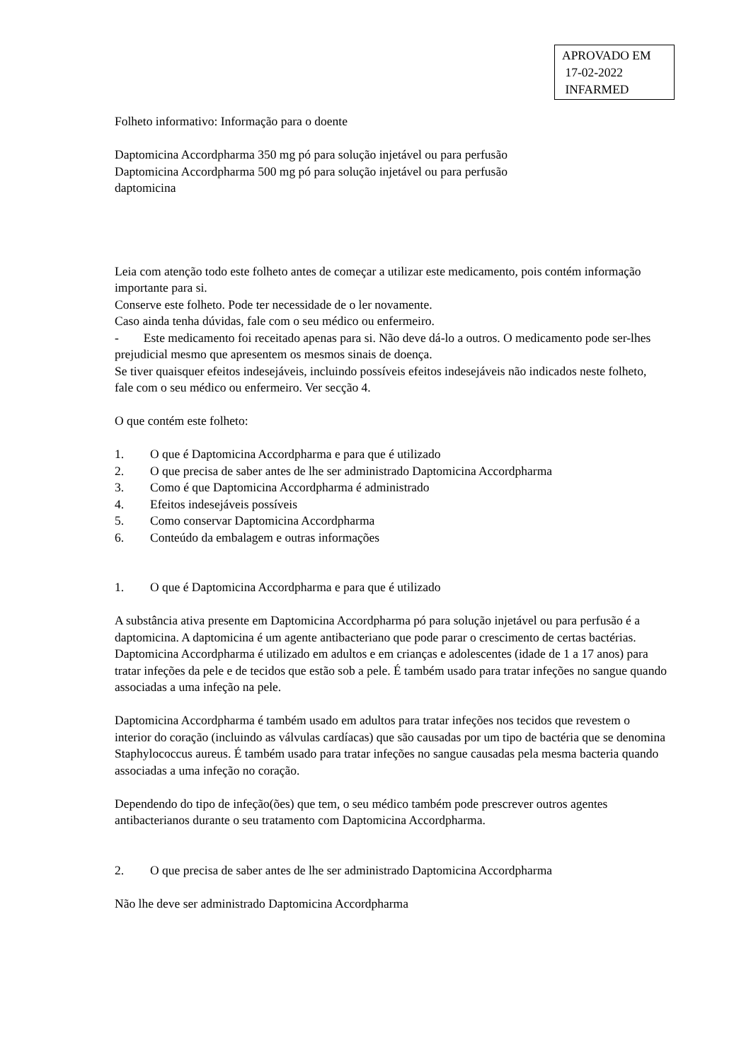APROVADO EM
17-02-2022
INFARMED
Folheto informativo: Informação para o doente
Daptomicina Accordpharma 350 mg pó para solução injetável ou para perfusão
Daptomicina Accordpharma 500 mg pó para solução injetável ou para perfusão
daptomicina
Leia com atenção todo este folheto antes de começar a utilizar este medicamento, pois contém informação importante para si.
Conserve este folheto. Pode ter necessidade de o ler novamente.
Caso ainda tenha dúvidas, fale com o seu médico ou enfermeiro.
- Este medicamento foi receitado apenas para si. Não deve dá-lo a outros. O medicamento pode ser-lhes prejudicial mesmo que apresentem os mesmos sinais de doença.
Se tiver quaisquer efeitos indesejáveis, incluindo possíveis efeitos indesejáveis não indicados neste folheto, fale com o seu médico ou enfermeiro. Ver secção 4.
O que contém este folheto:
1. O que é Daptomicina Accordpharma e para que é utilizado
2. O que precisa de saber antes de lhe ser administrado Daptomicina Accordpharma
3. Como é que Daptomicina Accordpharma é administrado
4. Efeitos indesejáveis possíveis
5. Como conservar Daptomicina Accordpharma
6. Conteúdo da embalagem e outras informações
1. O que é Daptomicina Accordpharma e para que é utilizado
A substância ativa presente em Daptomicina Accordpharma pó para solução injetável ou para perfusão é a daptomicina. A daptomicina é um agente antibacteriano que pode parar o crescimento de certas bactérias. Daptomicina Accordpharma é utilizado em adultos e em crianças e adolescentes (idade de 1 a 17 anos) para tratar infeções da pele e de tecidos que estão sob a pele. É também usado para tratar infeções no sangue quando associadas a uma infeção na pele.
Daptomicina Accordpharma é também usado em adultos para tratar infeções nos tecidos que revestem o interior do coração (incluindo as válvulas cardíacas) que são causadas por um tipo de bactéria que se denomina Staphylococcus aureus. É também usado para tratar infeções no sangue causadas pela mesma bacteria quando associadas a uma infeção no coração.
Dependendo do tipo de infeção(ões) que tem, o seu médico também pode prescrever outros agentes antibacterianos durante o seu tratamento com Daptomicina Accordpharma.
2. O que precisa de saber antes de lhe ser administrado Daptomicina Accordpharma
Não lhe deve ser administrado Daptomicina Accordpharma